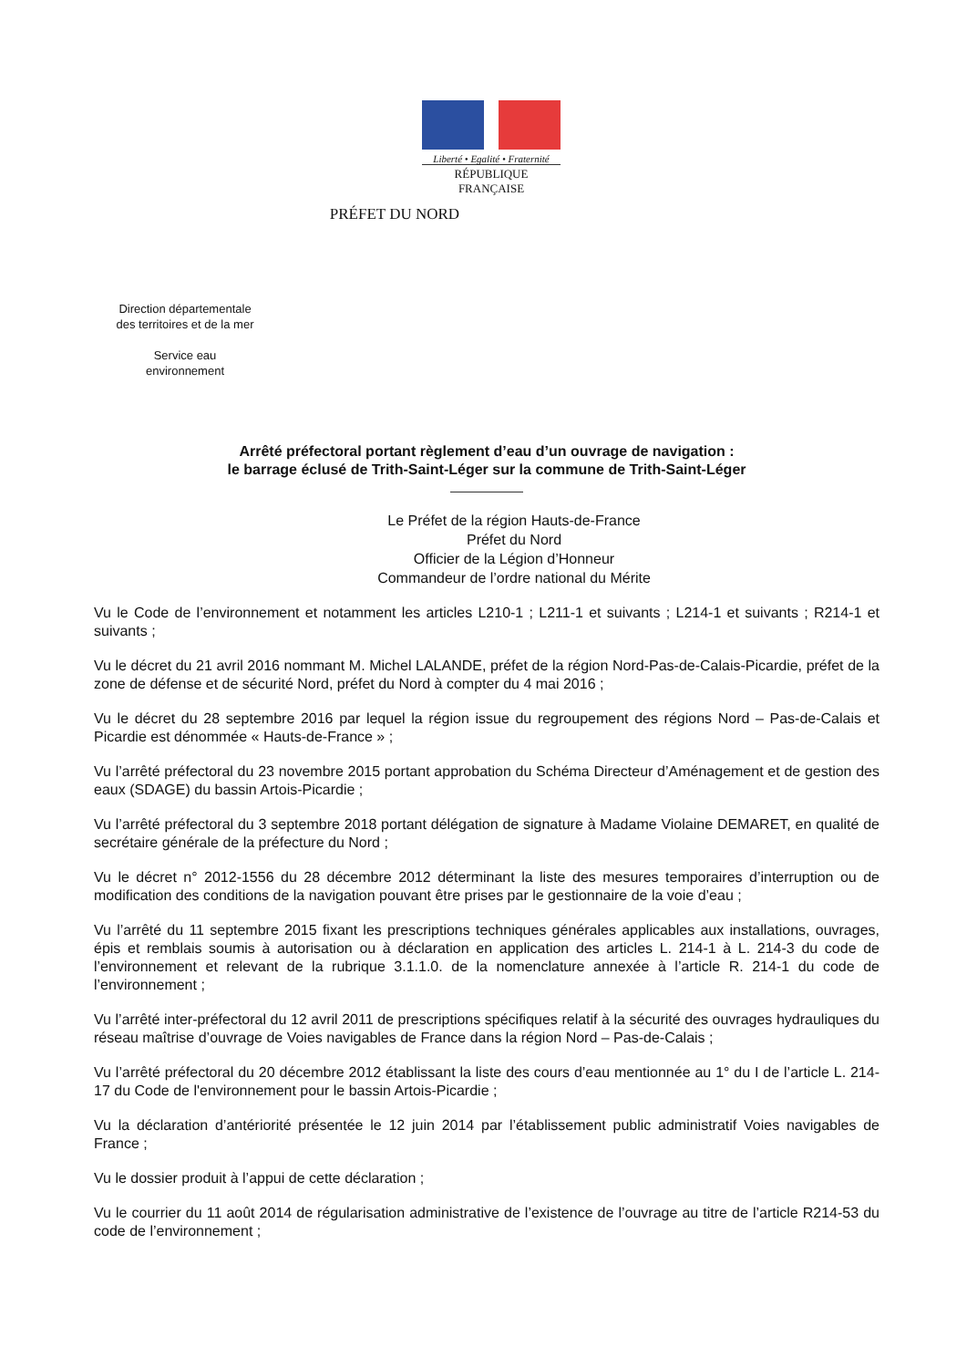Liberté • Egalité • Fraternité
RÉPUBLIQUE FRANÇAISE
PRÉFET DU NORD
Direction départementale
des territoires et de la mer
Service eau
environnement
Arrêté préfectoral portant règlement d’eau d’un ouvrage de navigation :
le barrage éclusé de Trith-Saint-Léger sur la commune de Trith-Saint-Léger
Le Préfet de la région Hauts-de-France
Préfet du Nord
Officier de la Légion d’Honneur
Commandeur de l’ordre national du Mérite
Vu le Code de l’environnement et notamment les articles L210-1 ; L211-1 et suivants ; L214-1 et suivants ; R214-1 et suivants ;
Vu le décret du 21 avril 2016 nommant M. Michel LALANDE, préfet de la région Nord-Pas-de-Calais-Picardie, préfet de la zone de défense et de sécurité Nord, préfet du Nord à compter du 4 mai 2016 ;
Vu le décret du 28 septembre 2016 par lequel la région issue du regroupement des régions Nord – Pas-de-Calais et Picardie est dénommée « Hauts-de-France » ;
Vu l’arrêté préfectoral du 23 novembre 2015 portant approbation du Schéma Directeur d’Aménagement et de gestion des eaux (SDAGE) du bassin Artois-Picardie ;
Vu l’arrêté préfectoral du 3 septembre 2018 portant délégation de signature à Madame Violaine DEMARET, en qualité de secrétaire générale de la préfecture du Nord ;
Vu le décret n° 2012-1556 du 28 décembre 2012 déterminant la liste des mesures temporaires d’interruption ou de modification des conditions de la navigation pouvant être prises par le gestionnaire de la voie d’eau ;
Vu l’arrêté du 11 septembre 2015 fixant les prescriptions techniques générales applicables aux installations, ouvrages, épis et remblais soumis à autorisation ou à déclaration en application des articles L. 214-1 à L. 214-3 du code de l’environnement et relevant de la rubrique 3.1.1.0. de la nomenclature annexée à l’article R. 214-1 du code de l’environnement ;
Vu l’arrêté inter-préfectoral du 12 avril 2011 de prescriptions spécifiques relatif à la sécurité des ouvrages hydrauliques du réseau maîtrise d’ouvrage de Voies navigables de France dans la région Nord – Pas-de-Calais ;
Vu l’arrêté préfectoral du 20 décembre 2012 établissant la liste des cours d’eau mentionnée au 1° du I de l’article L. 214-17 du Code de l'environnement pour le bassin Artois-Picardie ;
Vu la déclaration d’antériorité présentée le 12 juin 2014 par l’établissement public administratif Voies navigables de France ;
Vu le dossier produit à l’appui de cette déclaration ;
Vu le courrier du 11 août 2014 de régularisation administrative de l’existence de l’ouvrage au titre de l’article R214-53 du code de l’environnement ;